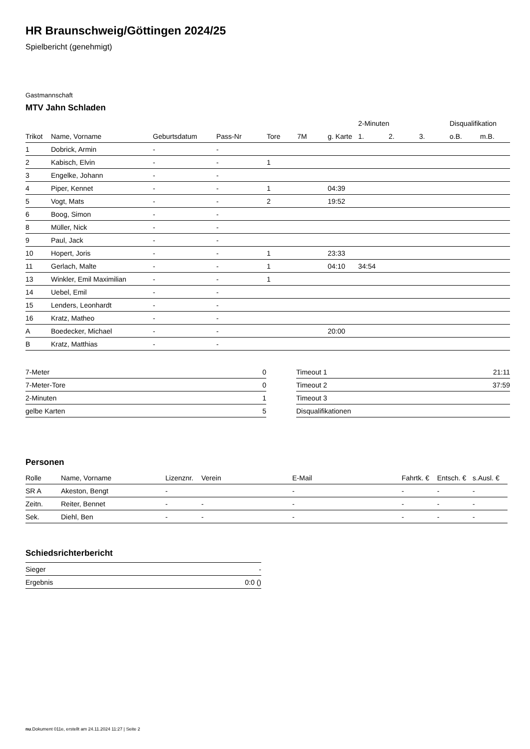HR Braunschweig/Göttingen 2024/25
Spielbericht (genehmigt)
Gastmannschaft
MTV Jahn Schladen
| | | | | | | | 2-Minuten | | | Disqualifikation | |
| --- | --- | --- | --- | --- | --- | --- | --- | --- | --- | --- | --- |
| Trikot | Name, Vorname | Geburtsdatum | Pass-Nr | Tore | 7M | g. Karte | 1. | 2. | 3. | o.B. | m.B. |
| 1 | Dobrick, Armin | - | - | | | | | | | | |
| 2 | Kabisch, Elvin | - | - | 1 | | | | | | | |
| 3 | Engelke, Johann | - | - | | | | | | | | |
| 4 | Piper, Kennet | - | - | 1 | | 04:39 | | | | | |
| 5 | Vogt, Mats | - | - | 2 | | 19:52 | | | | | |
| 6 | Boog, Simon | - | - | | | | | | | | |
| 8 | Müller, Nick | - | - | | | | | | | | |
| 9 | Paul, Jack | - | - | | | | | | | | |
| 10 | Hopert, Joris | - | - | 1 | | 23:33 | | | | | |
| 11 | Gerlach, Malte | - | - | 1 | | 04:10 | 34:54 | | | | |
| 13 | Winkler, Emil Maximilian | - | - | 1 | | | | | | | |
| 14 | Uebel, Emil | - | - | | | | | | | | |
| 15 | Lenders, Leonhardt | - | - | | | | | | | | |
| 16 | Kratz, Matheo | - | - | | | | | | | | |
| A | Boedecker, Michael | - | - | | | 20:00 | | | | | |
| B | Kratz, Matthias | - | - | | | | | | | | |
| 7-Meter | 0 |
| 7-Meter-Tore | 0 |
| 2-Minuten | 1 |
| gelbe Karten | 5 |
| Timeout 1 | 21:11 |
| Timeout 2 | 37:59 |
| Timeout 3 | |
| Disqualifikationen | |
Personen
| Rolle | Name, Vorname | Lizenznr. | Verein | E-Mail | Fahrtk. € | Entsch. € | s.Ausl. € |
| --- | --- | --- | --- | --- | --- | --- | --- |
| SR A | Akeston, Bengt | - | | - | - | - | - |
| Zeitn. | Reiter, Bennet | - | - | - | - | - | - |
| Sek. | Diehl, Ben | - | - | - | - | - | - |
Schiedsrichterbericht
| Sieger | - |
| Ergebnis | 0:0 () |
nu.Dokument 011e, erstellt am 24.11.2024 11:27 | Seite 2